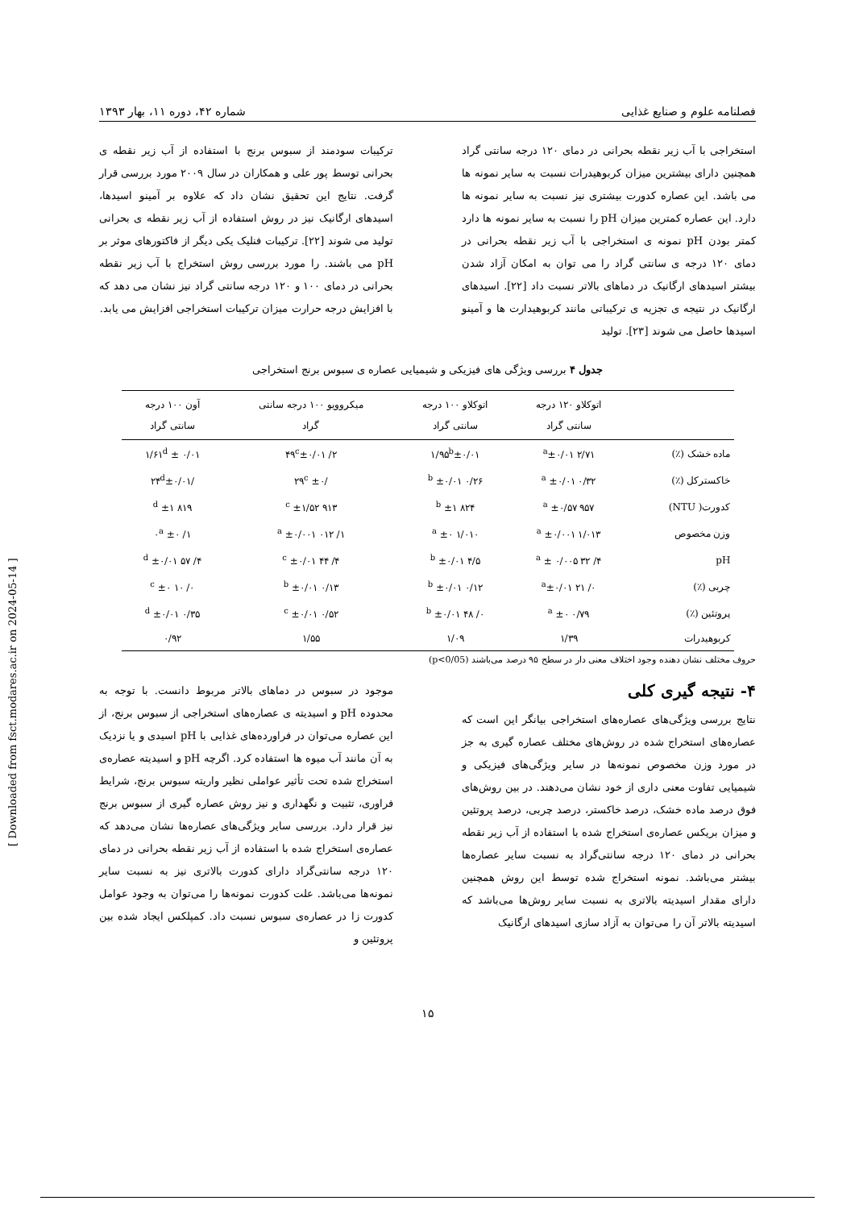فصلنامه علوم و صنایع غذایی شماره ۴۲، دوره ۱۱، بهار ۱۳۹۳
استخراجی با آب زیر نقطه بحرانی در دمای ۱۲۰ درجه سانتی گراد همچنین دارای بیشترین میزان کربوهیدرات نسبت به سایر نمونه ها می باشد. این عصاره کدورت بیشتری نیز نسبت به سایر نمونه ها دارد. این عصاره کمترین میزان pH را نسبت به سایر نمونه ها دارد کمتر بودن pH نمونه ی استخراجی با آب زیر نقطه بحرانی در دمای ۱۲۰ درجه ی سانتی گراد را می توان به امکان آزاد شدن بیشتر اسیدهای ارگانیک در دماهای بالاتر نسبت داد [۲۲]. اسیدهای ارگانیک در نتیجه ی تجزیه ی ترکیباتی مانند کربوهیدارت ها و آمینو اسیدها حاصل می شوند [۲۳]. تولید
ترکیبات سودمند از سبوس برنج با استفاده از آب زیر نقطه ی بحرانی توسط پور علی و همکاران در سال ۲۰۰۹ مورد بررسی قرار گرفت. نتایج این تحقیق نشان داد که علاوه بر آمینو اسیدها، اسیدهای ارگانیک نیز در روش استفاده از آب زیر نقطه ی بحرانی تولید می شوند [۲۲]. ترکیبات فنلیک یکی دیگر از فاکتورهای موثر بر pH می باشند. را مورد بررسی روش استخراج با آب زیر نقطه بحرانی در دمای ۱۰۰ و ۱۲۰ درجه سانتی گراد نیز نشان می دهد که با افزایش درجه حرارت میزان ترکیبات استخراجی افزایش می یابد.
جدول ۴ بررسی ویژگی های فیزیکی و شیمیایی عصاره ی سبوس برنج استخراجی
| | اتوکلاو ۱۲۰ درجه سانتی گراد | اتوکلاو ۱۰۰ درجه سانتی گراد | میکروویو ۱۰۰ درجه سانتی گراد | آون ۱۰۰ درجه سانتی گراد |
| --- | --- | --- | --- | --- |
| ماده خشک (٪) | ۲/۷۱ <sup>a</sup>±۰/۰۱ | ۱/۹۵<sup>b</sup>±۰/۰۱ | ۲/ ۴۹<sup>c</sup>±۰/۰۱ | ۱/۶۱<sup>d</sup> ± ۰/۰۱ |
| خاکسترکل (٪) | ۰/۳۲ <sup>a</sup> ±۰/۰۱ | ۰/۲۶ <sup>b</sup> ±۰/۰۱ | /۲۹<sup>c</sup> ±۰ | /۲۴<sup>d</sup>±۰/۰۱ |
| کدورت( NTU) | ۹۵۷ <sup>a</sup> ±۰/۵۷ | ۸۲۴ <sup>b</sup> ±۱ | ۹۱۳ <sup>c</sup> ±۱/۵۲ | ۸۱۹ <sup>d</sup> ±۱ |
| وزن مخصوص | ۱/۰۱۳ <sup>a</sup> ±۰/۰۰۱ | ۱/۰۱۰ <sup>a</sup> ±۰ | ۱/ ۰۱۲ <sup>a</sup> ±۰/۰۰۱ | ۱/ ۰<sup>a</sup> ±۰ |
| pH | ۴/ ۳۲ <sup>a</sup> ± ۰/۰۰۵ | ۴/۵ <sup>b</sup> ±۰/۰۱ | ۴/ ۴۴ <sup>c</sup> ±۰/۰۱ | ۴/ ۵۷ <sup>d</sup> ±۰/۰۱ |
| چربی (٪) | ۰/ ۲۱ <sup>a</sup>±۰/۰۱ | ۰/۱۲ <sup>b</sup> ±۰/۰۱ | ۰/۱۳ <sup>b</sup> ±۰/۰۱ | ۰/ ۱۰ <sup>c</sup> ±۰ |
| پروتئین (٪) | ۰/۷۹ <sup>a</sup> ±۰ | ۰/ ۴۸ <sup>b</sup> ±۰/۰۱ | ۰/۵۲ <sup>c</sup> ±۰/۰۱ | ۰/۳۵ <sup>d</sup> ±۰/۰۱ |
| کربوهیدرات | ۱/۳۹ | ۱/۰۹ | ۱/۵۵ | ۰/۹۲ |
حروف مختلف نشان دهنده وجود اختلاف معنی دار در سطح ۹۵ درصد می‌باشند (p<0/05)
۴- نتیجه گیری کلی
نتایج بررسی ویژگی‌های عصاره‌های استخراجی بیانگر این است که عصاره‌های استخراج شده در روش‌های مختلف عصاره گیری به جز در مورد وزن مخصوص نمونه‌ها در سایر ویژگی‌های فیزیکی و شیمیایی تفاوت معنی داری از خود نشان می‌دهند. در بین روش‌های فوق درصد ماده خشک، درصد خاکستر، درصد چربی، درصد پروتئین و میزان بریکس عصاره‌ی استخراج شده با استفاده از آب زیر نقطه بحرانی در دمای ۱۲۰ درجه سانتی‌گراد به نسبت سایر عصاره‌ها بیشتر می‌باشد. نمونه استخراج شده توسط این روش همچنین دارای مقدار اسیدیته بالاتری به نسبت سایر روش‌ها می‌باشد که اسیدیته بالاتر آن را می‌توان به آزاد سازی اسیدهای ارگانیک
موجود در سبوس در دماهای بالاتر مربوط دانست. با توجه به محدوده pH و اسیدیته ی عصاره‌های استخراجی از سبوس برنج، از این عصاره می‌توان در فراورده‌های غذایی با pH اسیدی و یا نزدیک به آن مانند آب میوه ها استفاده کرد. اگرچه pH و اسیدیته عصاره‌ی استخراج شده تحت تأثیر عواملی نظیر واریته سبوس برنج، شرایط فراوری، تثبیت و نگهداری و نیز روش عصاره گیری از سبوس برنج نیز قرار دارد. بررسی سایر ویژگی‌های عصاره‌ها نشان می‌دهد که عصاره‌ی استخراج شده با استفاده از آب زیر نقطه بحرانی در دمای ۱۲۰ درجه سانتی‌گراد دارای کدورت بالاتری نیز به نسبت سایر نمونه‌ها می‌باشد. علت کدورت نمونه‌ها را می‌توان به وجود عوامل کدورت زا در عصاره‌ی سبوس نسبت داد. کمپلکس ایجاد شده بین پروتئین و
۱۵
[ Downloaded from fsct.modares.ac.ir on 2024-05-14 ]